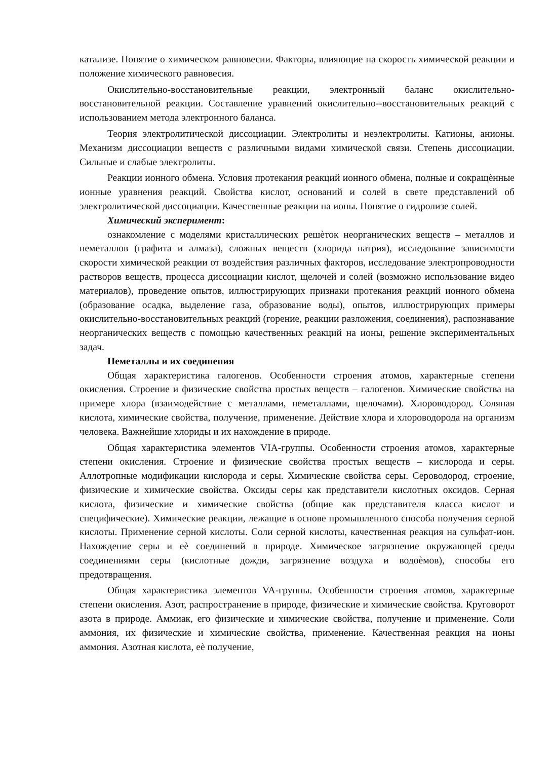катализе. Понятие о химическом равновесии. Факторы, влияющие на скорость химической реакции и положение химического равновесия.
Окислительно-восстановительные реакции, электронный баланс окислительно-восстановительной реакции. Составление уравнений окислительно--восстановительных реакций с использованием метода электронного баланса.
Теория электролитической диссоциации. Электролиты и неэлектролиты. Катионы, анионы. Механизм диссоциации веществ с различными видами химической связи. Степень диссоциации. Сильные и слабые электролиты.
Реакции ионного обмена. Условия протекания реакций ионного обмена, полные и сокращѐнные ионные уравнения реакций. Свойства кислот, оснований и солей в свете представлений об электролитической диссоциации. Качественные реакции на ионы. Понятие о гидролизе солей.
Химический эксперимент:
ознакомление с моделями кристаллических решѐток неорганических веществ – металлов и неметаллов (графита и алмаза), сложных веществ (хлорида натрия), исследование зависимости скорости химической реакции от воздействия различных факторов, исследование электропроводности растворов веществ, процесса диссоциации кислот, щелочей и солей (возможно использование видео материалов), проведение опытов, иллюстрирующих признаки протекания реакций ионного обмена (образование осадка, выделение газа, образование воды), опытов, иллюстрирующих примеры окислительно-восстановительных реакций (горение, реакции разложения, соединения), распознавание неорганических веществ с помощью качественных реакций на ионы, решение экспериментальных задач.
Неметаллы и их соединения
Общая характеристика галогенов. Особенности строения атомов, характерные степени окисления. Строение и физические свойства простых веществ – галогенов. Химические свойства на примере хлора (взаимодействие с металлами, неметаллами, щелочами). Хлороводород. Соляная кислота, химические свойства, получение, применение. Действие хлора и хлороводорода на организм человека. Важнейшие хлориды и их нахождение в природе.
Общая характеристика элементов VIA-группы. Особенности строения атомов, характерные степени окисления. Строение и физические свойства простых веществ – кислорода и серы. Аллотропные модификации кислорода и серы. Химические свойства серы. Сероводород, строение, физические и химические свойства. Оксиды серы как представители кислотных оксидов. Серная кислота, физические и химические свойства (общие как представителя класса кислот и специфические). Химические реакции, лежащие в основе промышленного способа получения серной кислоты. Применение серной кислоты. Соли серной кислоты, качественная реакция на сульфат-ион. Нахождение серы и еѐ соединений в природе. Химическое загрязнение окружающей среды соединениями серы (кислотные дожди, загрязнение воздуха и водоѐмов), способы его предотвращения.
Общая характеристика элементов VA-группы. Особенности строения атомов, характерные степени окисления. Азот, распространение в природе, физические и химические свойства. Круговорот азота в природе. Аммиак, его физические и химические свойства, получение и применение. Соли аммония, их физические и химические свойства, применение. Качественная реакция на ионы аммония. Азотная кислота, еѐ получение,